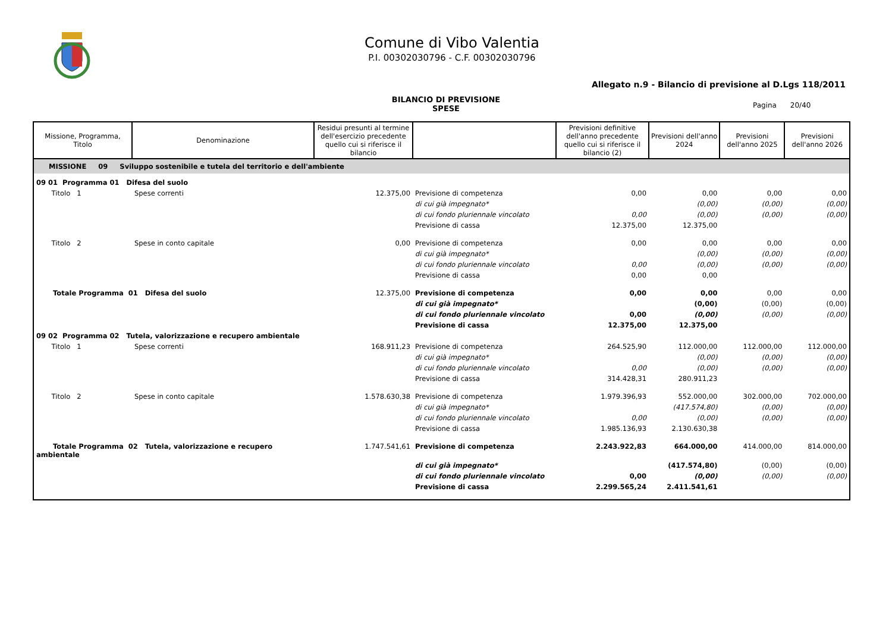Comune di Vibo Valentia
P.I. 00302030796 - C.F. 00302030796
Allegato n.9 - Bilancio di previsione al D.Lgs 118/2011
BILANCIO DI PREVISIONE
SPESE
Pagina 20/40
| Missione, Programma, Titolo | Denominazione | Residui presunti al termine dell'esercizio precedente quello cui si riferisce il bilancio | | Previsioni definitive dell'anno precedente quello cui si riferisce il bilancio (2) | Previsioni dell'anno 2024 | Previsioni dell'anno 2025 | Previsioni dell'anno 2026 |
| --- | --- | --- | --- | --- | --- | --- | --- |
| MISSIONE 09 Sviluppo sostenibile e tutela del territorio e dell'ambiente | | | | | | | |
| 09 01 Programma 01 Difesa del suolo | | | | | | | |
| Titolo 1 | Spese correnti | 12.375,00 | Previsione di competenza | 0,00 | 0,00 | 0,00 | 0,00 |
| | | | di cui già impegnato* | | (0,00) | (0,00) | (0,00) |
| | | | di cui fondo pluriennale vincolato | 0,00 | (0,00) | (0,00) | (0,00) |
| | | | Previsione di cassa | 12.375,00 | 12.375,00 | | |
| Titolo 2 | Spese in conto capitale | 0,00 | Previsione di competenza | 0,00 | 0,00 | 0,00 | 0,00 |
| | | | di cui già impegnato* | | (0,00) | (0,00) | (0,00) |
| | | | di cui fondo pluriennale vincolato | 0,00 | (0,00) | (0,00) | (0,00) |
| | | | Previsione di cassa | 0,00 | 0,00 | | |
| Totale Programma 01 Difesa del suolo | | 12.375,00 | Previsione di competenza | 0,00 | 0,00 | 0,00 | 0,00 |
| | | | di cui già impegnato* | | (0,00) | (0,00) | (0,00) |
| | | | di cui fondo pluriennale vincolato | 0,00 | (0,00) | (0,00) | (0,00) |
| | | | Previsione di cassa | 12.375,00 | 12.375,00 | | |
| 09 02 Programma 02 Tutela, valorizzazione e recupero ambientale | | | | | | | |
| Titolo 1 | Spese correnti | 168.911,23 | Previsione di competenza | 264.525,90 | 112.000,00 | 112.000,00 | 112.000,00 |
| | | | di cui già impegnato* | | (0,00) | (0,00) | (0,00) |
| | | | di cui fondo pluriennale vincolato | 0,00 | (0,00) | (0,00) | (0,00) |
| | | | Previsione di cassa | 314.428,31 | 280.911,23 | | |
| Titolo 2 | Spese in conto capitale | 1.578.630,38 | Previsione di competenza | 1.979.396,93 | 552.000,00 | 302.000,00 | 702.000,00 |
| | | | di cui già impegnato* | | (417.574,80) | (0,00) | (0,00) |
| | | | di cui fondo pluriennale vincolato | 0,00 | (0,00) | (0,00) | (0,00) |
| | | | Previsione di cassa | 1.985.136,93 | 2.130.630,38 | | |
| Totale Programma 02 Tutela, valorizzazione e recupero ambientale | | 1.747.541,61 | Previsione di competenza | 2.243.922,83 | 664.000,00 | 414.000,00 | 814.000,00 |
| | | | di cui già impegnato* | | (417.574,80) | (0,00) | (0,00) |
| | | | di cui fondo pluriennale vincolato | 0,00 | (0,00) | (0,00) | (0,00) |
| | | | Previsione di cassa | 2.299.565,24 | 2.411.541,61 | | |